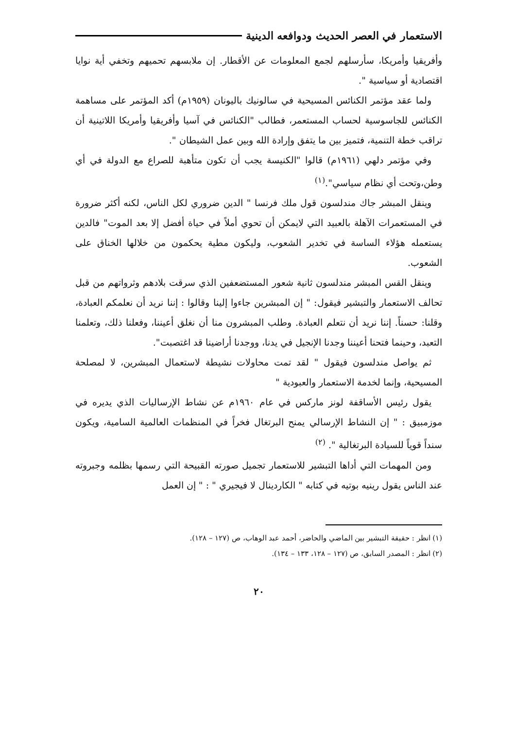الاستعمار في العصر الحديث ودوافعه الدينية
وأفريقيا وأمريكا، سأرسلهم لجمع المعلومات عن الأقطار. إن ملابسهم تحميهم وتخفي أية نوايا اقتصادية أو سياسية ".
ولما عقد مؤتمر الكنائس المسيحية في سالونيك باليونان (١٩٥٩م) أكد المؤتمر على مساهمة الكنائس للجاسوسية لحساب المستعمر، فطالب "الكنائس في آسيا وأفريقيا وأمريكا اللاتينية أن تراقب خطة التنمية، فتميز بين ما يتفق وإرادة الله وبين عمل الشيطان ".
وفي مؤتمر دلهي (١٩٦١م) قالوا "الكنيسة يجب أن تكون متأهبة للصراع مع الدولة في أي وطن،وتحت أي نظام سياسي".<sup>(١)</sup>
وينقل المبشر جاك مندلسون قول ملك فرنسا " الدين ضروري لكل الناس، لكنه أكثر ضرورة في المستعمرات الآهلة بالعبيد التي لايمكن أن تحوي أملاً في حياة أفضل إلا بعد الموت" فالدين يستعمله هؤلاء الساسة في تخدير الشعوب، وليكون مطية يحكمون من خلالها الخناق على الشعوب.
وينقل القس المبشر مندلسون ثانية شعور المستضعفين الذي سرقت بلادهم وثرواتهم من قبل تحالف الاستعمار والتبشير فيقول: " إن المبشرين جاءوا إلينا وقالوا : إننا نريد أن نعلمكم العبادة، وقلنا: حسناً. إننا نريد أن نتعلم العبادة. وطلب المبشرون منا أن نغلق أعيننا، وفعلنا ذلك، وتعلمنا التعبد، وحينما فتحنا أعيننا وجدنا الإنجيل في يدنا، ووجدنا أراضينا قد اغتصبت".
ثم يواصل مندلسون فيقول " لقد تمت محاولات نشيطة لاستعمال المبشرين، لا لمصلحة المسيحية، وإنما لخدمة الاستعمار والعبودية "
يقول رئيس الأساقفة لونز ماركس في عام ١٩٦٠م عن نشاط الإرساليات الذي يديره في موزمبيق : " إن النشاط الإرسالي يمنح البرتغال فخراً في المنظمات العالمية السامية، ويكون سنداً قوياً للسيادة البرتغالية ". <sup>(٢)</sup>
ومن المهمات التي أداها التبشير للاستعمار تجميل صورته القبيحة التي رسمها بظلمه وجبروته عند الناس يقول رينيه بوتيه في كتابه " الكاردينال لا فيجيري " : " إن العمل
(١) انظر : حقيقة التبشير بين الماضي والحاضر، أحمد عبد الوهاب، ص (١٢٧ – ١٢٨).
(٢) انظر : المصدر السابق، ص (١٢٧ – ١٢٨، ١٣٣ – ١٣٤).
٢٠